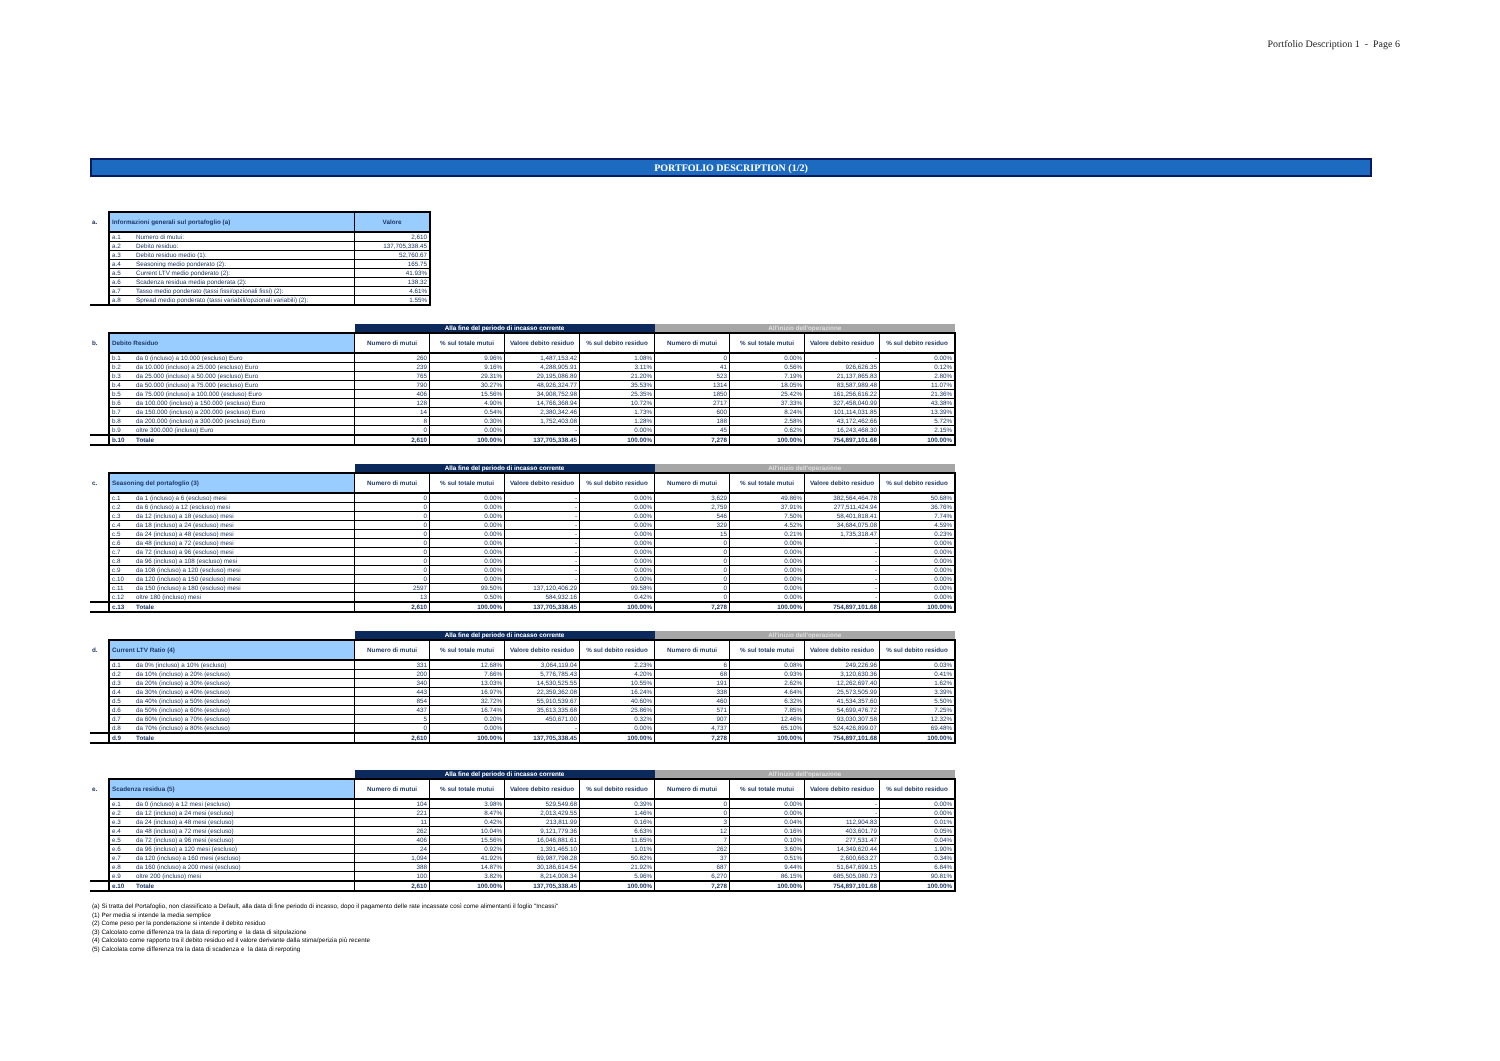Portfolio Description 1 - Page 6
PORTFOLIO DESCRIPTION (1/2)
| a. | Informazioni generali sul portafoglio (a) | | Valore |
| | a.1 | Numero di mutui: | 2,610 |
| | a.2 | Debito residuo: | 137,705,338.45 |
| | a.3 | Debito residuo medio (1): | 52,760.67 |
| | a.4 | Seasoning medio ponderato (2): | 165.75 |
| | a.5 | Current LTV medio ponderato (2): | 41.93% |
| | a.6 | Scadenza residua media ponderata (2): | 138.32 |
| | a.7 | Tasso medio ponderato (tassi fissi/opzionali fissi) (2): | 4.61% |
| | a.8 | Spread medio ponderato (tassi variabili/opzionali variabili) (2): | 1.55% |
| | | | Alla fine del periodo di incasso corrente | | | | All'inizio dell'operazione | | | |
| b. | Debito Residuo | | Numero di mutui | % sul totale mutui | Valore debito residuo | % sul debito residuo | Numero di mutui | % sul totale mutui | Valore debito residuo | % sul debito residuo |
| | b.1 | da 0 (incluso) a 10.000 (escluso) Euro | 260 | 9.96% | 1,487,153.42 | 1.08% | 0 | 0.00% | - | 0.00% |
| | b.2 | da 10.000 (incluso) a 25.000 (escluso) Euro | 239 | 9.16% | 4,288,905.91 | 3.11% | 41 | 0.56% | 926,626.35 | 0.12% |
| | b.3 | da 25.000 (incluso) a 50.000 (escluso) Euro | 765 | 29.31% | 29,195,086.89 | 21.20% | 523 | 7.19% | 21,137,865.83 | 2.80% |
| | b.4 | da 50.000 (incluso) a 75.000 (escluso) Euro | 790 | 30.27% | 48,926,324.77 | 35.53% | 1314 | 18.05% | 83,587,989.48 | 11.07% |
| | b.5 | da 75.000 (incluso) a 100.000 (escluso) Euro | 406 | 15.56% | 34,908,752.98 | 25.35% | 1850 | 25.42% | 161,256,616.22 | 21.36% |
| | b.6 | da 100.000 (incluso) a 150.000 (escluso) Euro | 128 | 4.90% | 14,766,368.94 | 10.72% | 2717 | 37.33% | 327,458,040.99 | 43.38% |
| | b.7 | da 150.000 (incluso) a 200.000 (escluso) Euro | 14 | 0.54% | 2,380,342.46 | 1.73% | 600 | 8.24% | 101,114,031.85 | 13.39% |
| | b.8 | da 200.000 (incluso) a 300.000 (escluso) Euro | 8 | 0.30% | 1,752,403.08 | 1.28% | 188 | 2.58% | 43,172,462.66 | 5.72% |
| | b.9 | oltre 300.000 (incluso) Euro | 0 | 0.00% | - | 0.00% | 45 | 0.62% | 16,243,468.30 | 2.15% |
| | b.10 | Totale | 2,610 | 100.00% | 137,705,338.45 | 100.00% | 7,278 | 100.00% | 754,897,101.68 | 100.00% |
| | | | Alla fine del periodo di incasso corrente | | | | All'inizio dell'operazione | | | |
| c. | Seasoning del portafoglio (3) | | Numero di mutui | % sul totale mutui | Valore debito residuo | % sul debito residuo | Numero di mutui | % sul totale mutui | Valore debito residuo | % sul debito residuo |
| | c.1 | da 1 (incluso) a 6 (escluso) mesi | 0 | 0.00% | - | 0.00% | 3,629 | 49.86% | 382,564,464.78 | 50.68% |
| | c.2 | da 6 (incluso) a 12 (escluso) mesi | 0 | 0.00% | - | 0.00% | 2,759 | 37.91% | 277,511,424.94 | 36.76% |
| | c.3 | da 12 (incluso) a 18 (escluso) mesi | 0 | 0.00% | - | 0.00% | 546 | 7.50% | 58,401,818.41 | 7.74% |
| | c.4 | da 18 (incluso) a 24 (escluso) mesi | 0 | 0.00% | - | 0.00% | 329 | 4.52% | 34,684,075.08 | 4.59% |
| | c.5 | da 24 (incluso) a 48 (escluso) mesi | 0 | 0.00% | - | 0.00% | 15 | 0.21% | 1,735,318.47 | 0.23% |
| | c.6 | da 48 (incluso) a 72 (escluso) mesi | 0 | 0.00% | - | 0.00% | 0 | 0.00% | - | 0.00% |
| | c.7 | da 72 (incluso) a 96 (escluso) mesi | 0 | 0.00% | - | 0.00% | 0 | 0.00% | - | 0.00% |
| | c.8 | da 96 (incluso) a 108 (escluso) mesi | 0 | 0.00% | - | 0.00% | 0 | 0.00% | - | 0.00% |
| | c.9 | da 108 (incluso) a 120 (escluso) mesi | 0 | 0.00% | - | 0.00% | 0 | 0.00% | - | 0.00% |
| | c.10 | da 120 (incluso) a 150 (escluso) mesi | 0 | 0.00% | - | 0.00% | 0 | 0.00% | - | 0.00% |
| | c.11 | da 150 (incluso) a 180 (escluso) mesi | 2597 | 99.50% | 137,120,406.29 | 99.58% | 0 | 0.00% | - | 0.00% |
| | c.12 | oltre 180 (incluso) mesi | 13 | 0.50% | 584,932.16 | 0.42% | 0 | 0.00% | - | 0.00% |
| | c.13 | Totale | 2,610 | 100.00% | 137,705,338.45 | 100.00% | 7,278 | 100.00% | 754,897,101.68 | 100.00% |
| | | | Alla fine del periodo di incasso corrente | | | | All'inizio dell'operazione | | | |
| d. | Current LTV Ratio (4) | | Numero di mutui | % sul totale mutui | Valore debito residuo | % sul debito residuo | Numero di mutui | % sul totale mutui | Valore debito residuo | % sul debito residuo |
| | d.1 | da 0% (incluso) a 10% (escluso) | 331 | 12.68% | 3,064,119.04 | 2.23% | 6 | 0.08% | 249,226.96 | 0.03% |
| | d.2 | da 10% (incluso) a 20% (escluso) | 200 | 7.66% | 5,776,785.43 | 4.20% | 68 | 0.93% | 3,120,630.36 | 0.41% |
| | d.3 | da 20% (incluso) a 30% (escluso) | 340 | 13.03% | 14,530,525.55 | 10.55% | 191 | 2.62% | 12,262,697.40 | 1.62% |
| | d.4 | da 30% (incluso) a 40% (escluso) | 443 | 16.97% | 22,359,362.08 | 16.24% | 338 | 4.64% | 25,573,505.99 | 3.39% |
| | d.5 | da 40% (incluso) a 50% (escluso) | 854 | 32.72% | 55,910,539.67 | 40.60% | 460 | 6.32% | 41,534,357.60 | 5.50% |
| | d.6 | da 50% (incluso) a 60% (escluso) | 437 | 16.74% | 35,613,335.68 | 25.86% | 571 | 7.85% | 54,699,476.72 | 7.25% |
| | d.7 | da 60% (incluso) a 70% (escluso) | 5 | 0.20% | 450,671.00 | 0.32% | 907 | 12.46% | 93,030,307.58 | 12.32% |
| | d.8 | da 70% (incluso) a 80% (escluso) | 0 | 0.00% | - | 0.00% | 4,737 | 65.10% | 524,426,899.07 | 69.48% |
| | d.9 | Totale | 2,610 | 100.00% | 137,705,338.45 | 100.00% | 7,278 | 100.00% | 754,897,101.68 | 100.00% |
| | | | Alla fine del periodo di incasso corrente | | | | All'inizio dell'operazione | | | |
| e. | Scadenza residua (5) | | Numero di mutui | % sul totale mutui | Valore debito residuo | % sul debito residuo | Numero di mutui | % sul totale mutui | Valore debito residuo | % sul debito residuo |
| | e.1 | da 0 (incluso) a 12 mesi (escluso) | 104 | 3.98% | 529,549.68 | 0.39% | 0 | 0.00% | - | 0.00% |
| | e.2 | da 12 (incluso) a 24 mesi (escluso) | 221 | 8.47% | 2,013,429.55 | 1.46% | 0 | 0.00% | - | 0.00% |
| | e.3 | da 24 (incluso) a 48 mesi (escluso) | 11 | 0.42% | 213,811.99 | 0.16% | 3 | 0.04% | 112,904.83 | 0.01% |
| | e.4 | da 48 (incluso) a 72 mesi (escluso) | 262 | 10.04% | 9,121,779.36 | 6.63% | 12 | 0.16% | 403,601.79 | 0.05% |
| | e.5 | da 72 (incluso) a 96 mesi (escluso) | 406 | 15.56% | 16,046,881.61 | 11.65% | 7 | 0.10% | 277,531.47 | 0.04% |
| | e.6 | da 96 (incluso) a 120 mesi (escluso) | 24 | 0.92% | 1,391,465.10 | 1.01% | 262 | 3.60% | 14,349,620.44 | 1.90% |
| | e.7 | da 120 (incluso) a 160 mesi (escluso) | 1,094 | 41.92% | 69,987,798.28 | 50.82% | 37 | 0.51% | 2,600,663.27 | 0.34% |
| | e.8 | da 160 (incluso) a 200 mesi (escluso) | 388 | 14.87% | 30,186,614.54 | 21.92% | 687 | 9.44% | 51,647,699.15 | 6.84% |
| | e.9 | oltre 200 (incluso) mesi | 100 | 3.82% | 8,214,008.34 | 5.96% | 6,270 | 86.15% | 685,505,080.73 | 90.81% |
| | e.10 | Totale | 2,610 | 100.00% | 137,705,338.45 | 100.00% | 7,278 | 100.00% | 754,897,101.68 | 100.00% |
(a) Si tratta del Portafoglio, non classificato a Default, alla data di fine periodo di incasso, dopo il pagamento delle rate incassate così come alimentanti il foglio "Incassi"
(1) Per media si intende la media semplice
(2) Come peso per la ponderazione si intende il debito residuo
(3) Calcolato come differenza tra la data di reporting e la data di sitpulazione
(4) Calcolato come rapporto tra il debito residuo ed il valore derivante dalla stima/perizia più recente
(5) Calcolata come differenza tra la data di scadenza e la data di rerpoting